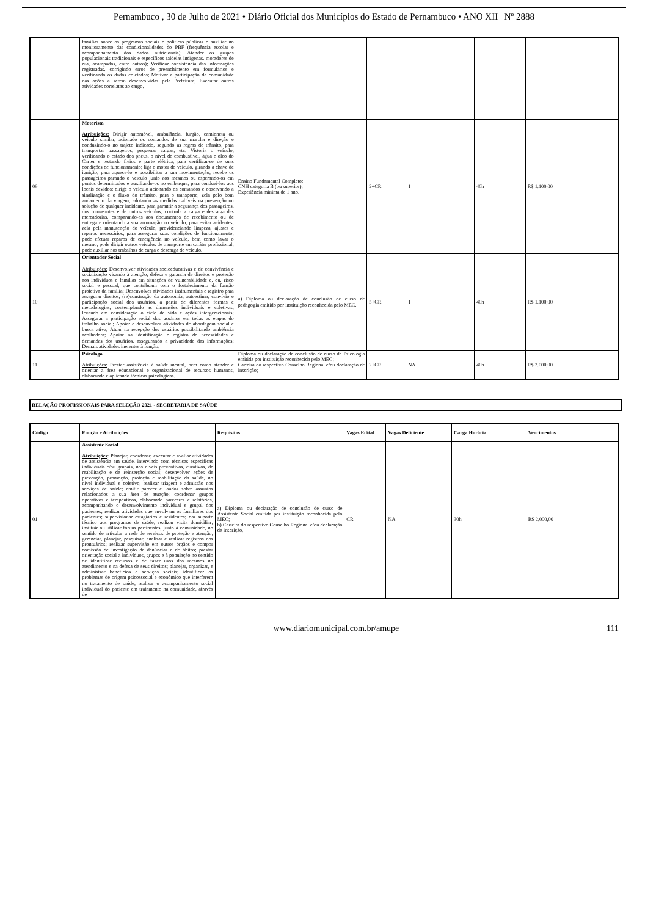Pernambuco , 30 de Julho de 2021 • Diário Oficial dos Municípios do Estado de Pernambuco • ANO XII | Nº 2888
| | famílias sobre os programas sociais e políticas públicas e auxiliar no monitoramento das condicionalidades do PBF (frequência escolar e acompanhamento dos dados nutricionais); Atender os grupos populacionais tradicionais e específicos (aldeias indígenas, moradores de rua, acampados, entre outros); Verificar consistência das informações registradas, corrigindo erros de preenchimento em formulários e verificando os dados coletados; Motivar a participação da comunidade nas ações a serem desenvolvidas pela Prefeitura; Executar outras atividades correlatas ao cargo. | | | | | |
| 09 | Motorista Atribuições: Dirigir automóvel, ambulância, furgão, camioneta ou veículo similar, acionado os comandos de sua marcha e direção e conduzindo-o no trajeto indicado, segundo as regras de trânsito, para transportar passageiros, pequenas cargas, etc. Vistoria o veículo, verificando o estado dos pneus, o nível de combustível, água e óleo do Carter e testando freios e parte elétrica, para certificar-se de suas condições de funcionamento; liga o motor do veículo, girando a chave de ignição, para aquece-lo e possibilitar a sua movimentação; recebe os passageiros parando o veículo junto aos mesmos ou esperando-os em pontos determinados e auxiliando-os no embarque, para conduzi-los aos locais devidos; dirige o veículo acionando os comandos e observando a sinalização e o fluxo do trânsito, para o transporte; zela pelo bom andamento da viagem, adotando as medidas cabíveis na prevenção ou solução de qualquer incidente, para garantir a segurança dos passageiros, dos transeuntes e de outros veículos; controla a carga e descarga das mercadorias, comparando-as aos documentos de recebimento ou de entrega e orientando a sua arrumação no veículo, para evitar acidentes; zela pela manutenção do veículo, providenciando limpeza, ajustes e reparos necessários, para assegurar suas condições de funcionamento; pode efetuar reparos de emergência no veículo, bem como lavar o mesmo; pode dirigir outros veículos de transporte em caráter profissional; pode auxiliar nos trabalhos de carga e descarga do veículo. | Ensino Fundamental Completo; CNH categoria B (ou superior); Experiência mínima de 1 ano. | 2+CR | 1 | 40h | R$ 1.100,00 |
| 10 | Orientador Social Atribuições: Desenvolver atividades socioeducativas e de convivência e socialização visando à atenção, defesa e garantia de direitos e proteção aos indivíduos e famílias em situações de vulnerabilidade e, ou, risco social e pessoal, que contribuam com o fortalecimento da função protetiva da família; Desenvolver atividades instrumentais e registro para assegurar direitos, (re)construção da autonomia, autoestima, convívio e participação social dos usuários, a partir de diferentes formas e metodologias, contemplando as dimensões individuais e coletivas, levando em consideração o ciclo de vida e ações intergeracionais; Assegurar a participação social dos usuários em todas as etapas do trabalho social; Apoiar e desenvolver atividades de abordagem social e busca ativa; Atuar na recepção dos usuários possibilitando ambiência acolhedora; Apoiar na identificação e registro de necessidades e demandas dos usuários, assegurando a privacidade das informações; Demais atividades inerentes à função. | a) Diploma ou declaração de conclusão de curso de pedagogia emitido por instituição reconhecida pelo MEC. | 5+CR | 1 | 40h | R$ 1.100,00 |
| 11 | Psicólogo Atribuições: Prestar assistência à saúde mental, bem como atender e orientar a área educacional e organizacional de recursos humanos, elaborando e aplicando técnicas psicológicas. | Diploma ou declaração de conclusão de curso de Psicologia emitida por instituição reconhecida pelo MEC; Carteira do respectivo Conselho Regional e/ou declaração de inscrição; | 2+CR | NA | 40h | R$ 2.000,00 |
RELAÇÃO PROFISSIONAIS PARA SELEÇÃO 2021 - SECRETARIA DE SAÚDE
| Código | Função e Atribuições | Requisitos | Vagas Edital | Vagas Deficiente | Carga Horária | Vencimentos |
| --- | --- | --- | --- | --- | --- | --- |
| 01 | Assistente Social Atribuições : Planejar, coordenar, executar e avaliar atividades de assistência em saúde, intervindo com técnicas específicas individuais e/ou grupais, nos níveis preventivos, curativos, de reabilitação e de reinserção social; desenvolver ações de prevenção, promoção, proteção e reabilitação da saúde, no nível individual e coletivo; realizar triagem e admissão nos serviços de saúde; emitir parecer e laudos sobre assuntos relacionados a sua área de atuação; coordenar grupos operativos e terapêuticos, elaborando pareceres e relatórios, acompanhando o desenvolvimento individual e grupal dos pacientes; realizar atividades que envolvam os familiares dos pacientes; supervisionar estagiários e residentes; dar suporte técnico aos programas de saúde; realizar visita domiciliar; instituir ou utilizar fóruns pertinentes, junto à comunidade, no sentido de articular a rede de serviços de proteção e atenção; gerenciar, planejar, pesquisar, analisar e realizar registros nos prontuários; realizar supervisão em outros órgãos e compor comissão de investigação de denúncias e de óbitos; prestar orientação social a indivíduos, grupos e à população no sentido de identificar recursos e de fazer usos dos mesmos no atendimento e na defesa de seus direitos; planejar, organizar, e administrar benefícios e serviços sociais; identificar os problemas de origem psicossocial e econômico que interferem no tratamento de saúde; realizar o acompanhamento social individual do paciente em tratamento na comunidade, através de | a) Diploma ou declaração de conclusão de curso de Assistente Social emitida por instituição reconhecida pelo MEC; b) Carteira do respectivo Conselho Regional e/ou declaração de inscrição. | CR | NA | 30h | R$ 2.000,00 |
www.diariomunicipal.com.br/amupe 111